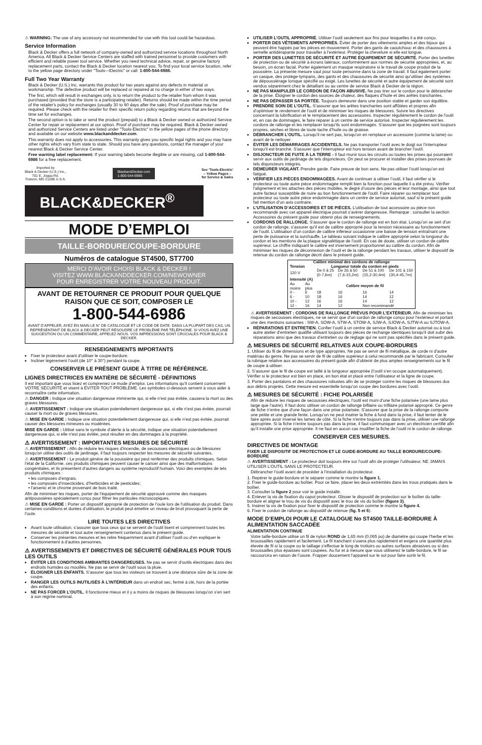⚠ WARNING: The use of any accessory not recommended for use with this tool could be hazardous.
Service Information
Black & Decker offers a full network of company-owned and authorized service locations throughout North America. All Black & Decker Service Centers are staffed with trained personnel to provide customers with efficient and reliable power tool service. Whether you need technical advice, repair, or genuine factory replacement parts, contact the Black & Decker location nearest you. To find your local service location, refer to the yellow page directory under "Tools—Electric" or call: 1-800-544-6986.
Full Two Year Warranty
Black & Decker (U.S.) Inc. warrants this product for two years against any defects in material or workmanship. The defective product will be replaced or repaired at no charge in either of two ways.
The first, which will result in exchanges only, is to return the product to the retailer from whom it was purchased (provided that the store is a participating retailer). Returns should be made within the time period of the retailer's policy for exchanges (usually 30 to 90 days after the sale). Proof of purchase may be required. Please check with the retailer for their specific return policy regarding returns that are beyond the time set for exchanges.
The second option is to take or send the product (prepaid) to a Black & Decker owned or authorized Service Center for repair or replacement at our option. Proof of purchase may be required. Black & Decker owned and authorized Service Centers are listed under "Tools-Electric" in the yellow pages of the phone directory and available on our website www.blackanddecker.com.
This warranty does not apply to accessories. This warranty gives you specific legal rights and you may have other rights which vary from state to state. Should you have any questions, contact the manager of your nearest Black & Decker Service Center.
Free warning label replacement: If your warning labels become illegible or are missing, call 1-800-544-6986 for a free replacement.
Imported by
Black & Decker (U.S.) Inc.,
701 E. Joppa Rd.
Towson, MD 21286 U.S.A.
BlackandDecker.com
1-800-544-6986
See ‘Tools-Electric’
– Yellow Pages –
for Service & Sales
BLACK&DECKER<sup>®</sup>
MODE D’EMPLOI
TAILLE-BORDURE/COUPE-BORDURE
Numéros de catalogue ST4500, ST7700
MERCI D’AVOIR CHOISI BLACK & DECKER !
VISITEZ WWW.BLACKANDDECKER.COM/NEWOWNER
POUR ENREGISTRER VOTRE NOUVEAU PRODUIT.
AVANT DE RETOURNER CE PRODUIT POUR QUELQUE RAISON QUE CE SOIT, COMPOSER LE
1-800-544-6986
AVANT D’APPELER, AYEZ EN MAIN LE N° DE CATALOGUE ET LE CODE DE DATE. DANS LA PLUPART DES CAS, UN REPRÉSENTANT DE BLACK & DECKER PEUT RÉSOUDRE LE PROBLÈME PAR TÉLÉPHONE. SI VOUS AVEZ UNE SUGGESTION OU UN COMMENTAIRE, APPELEZ-NOUS. VOS IMPRESSIONS SONT CRUCIALES POUR BLACK & DECKER.
RENSEIGNEMENTS IMPORTANTS
Fixer le protecteur avant d’utiliser le coupe-bordure.
Incliner légèrement l’outil (de 10° à 30°) pendant la coupe.
CONSERVER LE PRÉSENT GUIDE À TITRE DE RÉFÉRENCE.
LIGNES DIRECTRICES EN MATIÈRE DE SÉCURITÉ - DÉFINITIONS
Il est important que vous lisiez et compreniez ce mode d’emploi. Les informations qu’il contient concernent VOTRE SÉCURITÉ et visent à ÉVITER TOUT PROBLÈME. Les symboles ci-dessous servent à vous aider à reconnaître cette information.
⚠ DANGER : Indique une situation dangereuse imminente qui, si elle n’est pas évitée, causera la mort ou des graves blessures.
⚠ AVERTISSEMENT : Indique une situation potentiellement dangereuse qui, si elle n’est pas évitée, pourrait causer la mort ou de graves blessures.
⚠ MISE EN GARDE : Indique une situation potentiellement dangereuse qui, si elle n’est pas évitée, pourrait causer des blessures mineures ou modérées.
MISE EN GARDE : Utilisé sans le symbole d’alerte à la sécurité, indique une situation potentiellement dangereuse qui, si elle n’est pas évitée, peut résulter en des dommages à la propriété.
⚠ AVERTISSEMENT : IMPORTANTES MESURES DE SÉCURITÉ
⚠ AVERTISSEMENT : Afin de réduire les risques d’incendie, de secousses électriques ou de blessures lorsqu’on utilise des outils de jardinage, il faut toujours respecter les mesures de sécurité suivantes.
⚠ AVERTISSEMENT : Le produit génère de la poussière qui peut renfermer des produits chimiques. Selon l’état de la Californie, ces produits chimiques peuvent causer le cancer ainsi que des malformations congénitales, et ils présentent d’autres dangers au système reproductif humain. Voici des exemples de tels produits chimiques :
• les composés d’engrais;
• les composés d’insecticides, d’herbicides et de pesticides;
• l’arsenic et le chrome provenant de bois traité.
Afin de minimiser les risques, porter de l’équipement de sécurité approuvé comme des masques antipoussières spécialement conçu pour filtrer les particules microscopiques.
⚠ MISE EN GARDE : Porter un dispositif approprié de protection de l’ouïe lors de l’utilisation du produit. Dans certaines conditions et durées d’utilisation, le produit peut émettre un niveau de bruit provoquant la perte de l’ouïe.
LIRE TOUTES LES DIRECTIVES
Avant toute utilisation, s’assurer que tous ceux qui se servent de l’outil lisent et comprennent toutes les mesures de sécurité et tout autre renseignement contenus dans le présent guide.
Conserver les présentes mesures et les relire fréquemment avant d’utiliser l’outil ou d’en expliquer le fonctionnement à d’autres personnes.
⚠ AVERTISSEMENTS ET DIRECTIVES DE SÉCURITÉ GÉNÉRALES POUR TOUS LES OUTILS
ÉVITER LES CONDITIONS AMBIANTES DANGEREUSES. Ne pas se servir d’outils électriques dans des endroits humides ou mouillés. Ne pas se servir de l’outil sous la pluie.
ÉLOIGNER LES ENFANTS. S’assurer que tous les visiteurs se trouvent à une distance sûre de la zone de coupe.
RANGER LES OUTILS INUTILISÉS À L’INTÉRIEUR dans un endroit sec, fermé à clé, hors de la portée des enfants.
NE PAS FORCER L’OUTIL. Il fonctionne mieux et il y a moins de risques de blessures lorsqu’on s’en sert à son régime nominal.
UTILISER L’OUTIL APPROPRIÉ. Utiliser l’outil seulement aux fins pour lesquelles il a été conçu.
PORTER DES VÊTEMENTS APPROPRIÉS. Éviter de porter des vêtements amples et des bijoux qui peuvent être happés par les pièces en mouvement. Porter des gants de caoutchouc et des chaussures à semelle antidérapante pour travailler à l’extérieur. Protéger la chevelure si elle est longue.
PORTER DES LUNETTES DE SÉCURITÉ ET AUTRE ÉQUIPEMENT DE SÉCURITÉ. Porter des lunettes de protection ou de sécurité à écrans latéraux, conformément aux normes de sécurité appropriées, et, au besoin, un écran facial. Porter également un masque respiratoire si le travail de coupe produit de la poussière. La présente mesure vaut pour toute personne dans la zone de travail. Il faut également porter un casque, des protège-tympans, des gants et des chaussures de sécurité ainsi qu’utiliser des systèmes de dépoussiérage lorsque spécifié ou exigé. Les lunettes de sécurité et autre équipement de sécurité sont vendus séparément chez le détaillant ou au centre de service Black & Decker de la région.
NE PAS MANIPULER LE CORDON DE FAÇON ABUSIVE. Ne pas tirer sur le cordon pour le débrancher de la prise. Éloigner le cordon des sources de chaleur, des flaques d’huile et des arêtes tranchantes.
NE PAS DÉPASSER SA PORTÉE. Toujours demeurer dans une position stable et garder son équilibre.
PRENDRE SOIN DE L’OUTIL. S’assurer que les arêtes tranchantes sont affûtées et propres afin d’optimiser le rendement de l’outil et de minimiser les risques de blessures. Suivre les directives concernant la lubrification et le remplacement des accessoires. Inspecter régulièrement le cordon de l’outil et, en cas de dommages, le faire réparer à un centre de service autorisé. Inspecter régulièrement les cordons de rallonge et les remplacer lorsqu’ils sont endommagés. S’assurer que les poignées sont toujours propres, sèches et libres de toute tache d’huile ou de graisse.
DÉBRANCHER L’OUTIL. Lorsqu’il ne sert pas, lorsqu’on en remplace un accessoire (comme la lame) ou avant de le nettoyer.
ÉVITER LES DÉMARRAGES ACCIDENTELS. Ne pas transporter l’outil avec le doigt sur l’interrupteur lorsqu’il est branché. S’assurer que l’interrupteur est hors tension avant de brancher l’outil.
DISJONCTEUR DE FUITE À LA TERRE - Il faut munir tous les circuits ou toutes les prises qui pourraient servir aux outils de jardinage de tels disjoncteurs. On peut se procurer et installer des prises pourvues de tels disjoncteurs intégrés.
DEMEURER VIGILANT. Prendre garde. Faire preuve de bon sens. Ne pas utiliser l’outil lorsqu’on est fatigué.
VÉRIFIER LES PIÈCES ENDOMMAGÉES. Avant de continuer à utiliser l’outil, il faut vérifier si le protecteur ou toute autre pièce endommagée remplit bien la fonction pour laquelle il a été prévu. Vérifier l’alignement et les attaches des pièces mobiles, le degré d’usure des pièces et leur montage, ainsi que tout autre facteur susceptible de nuire au bon fonctionnement de l’outil. Faire réparer ou remplacer tout protecteur ou toute autre pièce endommagée dans un centre de service autorisé, sauf si le présent guide fait mention d’un avis contraire.
L’UTILISATION D’ACCESSOIRES ET DE PIÈCES. L’utilisation de tout accessoire ou pièce non recommandé avec cet appareil électrique pourrait s’avérer dangereuse. Remarque : consulter la section Accessoires du présent guide pour obtenir plus de renseignements.
CORDONS DE RALLONGE. S’assurer que le cordon de rallonge est en bon état. Lorsqu’on se sert d’un cordon de rallonge, s’assurer qu’il est de calibre approprié pour la tension nécessaire au fonctionnement de l’outil. L’utilisation d’un cordon de calibre inférieur occasionne une baisse de tension entraînant une perte de puissance et la surchauffe. Le tableau suivant indique le calibre approprié selon la longueur du cordon et les mentions de la plaque signalétique de l’outil. En cas de doute, utiliser un cordon de calibre supérieur. Le chiffre indiquant le calibre est inversement proportionnel au calibre du cordon. Afin de minimiser les risques de déconnexion de l’outil et de la rallonge pendant les travaux, utiliser le dispositif de retenue du cordon de rallonge décrit dans le présent guide.
| Calibre minimal des cordons de rallonge | | | | | |
| --- | --- | --- | --- | --- | --- |
| Tension | | Longueur totale du cordon en pieds | | | |
| 120 V | | De 0 à 25 (0-7,6m) | De 26 à 50 (7,6-15,2m) | De 51 à 100 (15,2-30,4m) | De 101 à 150 (30,4-45,7m) |
| Intensité (A) | | | | | |
| Au moins | Au plus | Calibre moyen de fil | | | |
| 0 - | 6 | 18 | 16 | 16 | 14 |
| 6 - | 10 | 18 | 16 | 14 | 12 |
| 10 - | 12 | 16 | 16 | 14 | 12 |
| 12 - | 16 | 14 | 12 | Non recommandé | |
⚠ AVERTISSEMENT : CORDONS DE RALLONGE PRÉVUS POUR L’EXTÉRIEUR. Afin de minimiser les risques de secousses électriques, ne se servir que d’un cordon de rallonge conçu pour l’extérieur et portant une des mentions suivantes : SW-A, SOW-A, STW-A, STOW-A, SJW-A, SJOW-A, SJTW-A ou SJTOW-A.
RÉPARATIONS ET ENTRETIEN. Confier l’outil à un centre de service Black & Decker autorisé ou à tout autre atelier d’entretien qualifié utilisant toujours des pièces de rechange identiques lorsqu’il doit subir des réparations ainsi que des travaux d’entretien ou de réglage qui ne sont pas spécifiés dans le présent guide.
⚠ MESURES DE SÉCURITÉ RELATIVES AUX COUPE-BORDURES
1. Utiliser du fil de dimensions et de type appropriés. Ne pas se servir de fil métallique, de corde ni d’autre matériau du genre. Ne pas se servir de fil de calibre supérieur à celui recommandé par le fabricant. Consulter la rubrique relative aux accessoires du présent guide afin d’obtenir de plus amples renseignements sur le fil de coupe à utiliser.
2. S’assurer que le fil de coupe est taillé à la longueur appropriée (l’outil s’en occupe automatiquement). Vérifier si le protecteur est bien en place, en bon état et placé entre l’utilisateur et la ligne de coupe.
3. Porter des pantalons et des chaussures robustes afin de se protéger contre les risques de blessures dus aux débris projetés. Cette mesure est essentielle lorsqu’on coupe des bordures avec l’outil.
⚠ MESURES DE SÉCURITÉ : FICHE POLARISÉE
Afin de réduire les risques de secousses électriques, l’outil est muni d’une fiche polarisée (une lame plus large que l’autre). Il faut donc utiliser un cordon de rallonge bifilaire ou trifilaire polarisé approprié. Ce genre de fiche n’entre que d’une façon dans une prise polarisée. S’assurer que la prise de la rallonge comporte une petite et une grande fente. Lorsqu’on ne peut insérer la fiche à fond dans la prise, il faut tenter de le faire après avoir inversé les lames de côté. Si la fiche n’entre toujours pas dans la prise, utiliser une rallonge appropriée. Si la fiche n’entre toujours pas dans la prise, il faut communiquer avec un électricien certifié afin qu’il installe une prise appropriée. Il ne faut en aucun cas modifier la fiche de l’outil ni le cordon de rallonge.
CONSERVER CES MESURES.
DIRECTIVES DE MONTAGE
FIXER LE DISPOSITIF DE PROTECTION ET LE GUIDE-BORDURE AU TAILLE BORDURE/COUPE-BORDURE
⚠ AVERTISSEMENT : Le protecteur doit toujours être sur l’outil afin de protéger l’utilisateur. NE JAMAIS UTILISER L’OUTIL SANS LE PROTECTEUR.
Débrancher l’outil avant de procéder à l’installation du protecteur.
1. Repérer le guide-bordure et le séparer comme le montre la figure 1.
2. Fixer le guide-bordure au boîtier. Pour ce faire, placer les deux extrémités dans les trous pratiqués dans le boîtier.
3. Consulter la figure 2 pour voir le guide installé.
4. Enlever la vis de fixation du capot protecteur. Glisser le dispositif de protection sur le boîtier du taille-bordure et aligner le trou de vis du dispositif avec le trou de vis du boîtier (figure 3).
5. Insérer la vis de fixation pour fixer le dispositif de protection comme le montre la figure 4.
6. Fixer le cordon de rallonge au dispositif de retenue (fig. 5 et 6).
MODE D’EMPLOI POUR LE CATALOGUE No ST4500 TAILLE-BORDURE À ALIMENTATION SACCADÉE
ALIMENTATION CONTINUE
Votre taille-bordure utilise un fil de nylon ROND de 1,65 mm (0,065 po) de diamètre qui coupe l’herbe et les broussailles rapidement et facilement. Le fil tranchant s’usera plus rapidement et exigera une quantité plus élevée de fil si la coupe ou le taillage s’effectue le long de trottoirs ou autres surfaces abrasives ou si des broussailles plus épaisses sont coupées. Au fur et à mesure que vous utiliserez le taille-bordure, le fil se raccourcira en raison de l’usure. Frapper doucement l’appareil sur le sol pour faire sortir le fil.